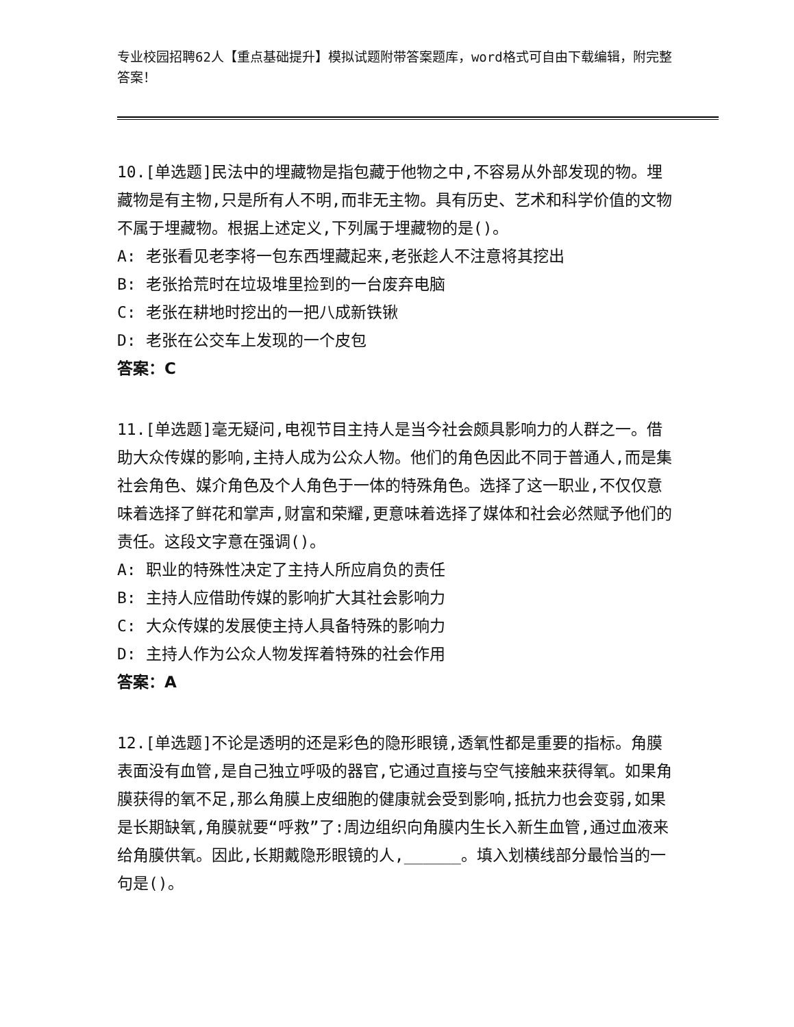专业校园招聘62人【重点基础提升】模拟试题附带答案题库，word格式可自由下载编辑，附完整答案！
10.[单选题]民法中的埋藏物是指包藏于他物之中,不容易从外部发现的物。埋藏物是有主物,只是所有人不明,而非无主物。具有历史、艺术和科学价值的文物不属于埋藏物。根据上述定义,下列属于埋藏物的是()。
A: 老张看见老李将一包东西埋藏起来,老张趁人不注意将其挖出
B: 老张拾荒时在垃圾堆里捡到的一台废弃电脑
C: 老张在耕地时挖出的一把八成新铁锹
D: 老张在公交车上发现的一个皮包
答案：C
11.[单选题]毫无疑问,电视节目主持人是当今社会颇具影响力的人群之一。借助大众传媒的影响,主持人成为公众人物。他们的角色因此不同于普通人,而是集社会角色、媒介角色及个人角色于一体的特殊角色。选择了这一职业,不仅仅意味着选择了鲜花和掌声,财富和荣耀,更意味着选择了媒体和社会必然赋予他们的责任。这段文字意在强调()。
A: 职业的特殊性决定了主持人所应肩负的责任
B: 主持人应借助传媒的影响扩大其社会影响力
C: 大众传媒的发展使主持人具备特殊的影响力
D: 主持人作为公众人物发挥着特殊的社会作用
答案：A
12.[单选题]不论是透明的还是彩色的隐形眼镜,透氧性都是重要的指标。角膜表面没有血管,是自己独立呼吸的器官,它通过直接与空气接触来获得氧。如果角膜获得的氧不足,那么角膜上皮细胞的健康就会受到影响,抵抗力也会变弱,如果是长期缺氧,角膜就要“呼救”了:周边组织向角膜内生长入新生血管,通过血液来给角膜供氧。因此,长期戴隐形眼镜的人,______。填入划横线部分最恰当的一句是()。